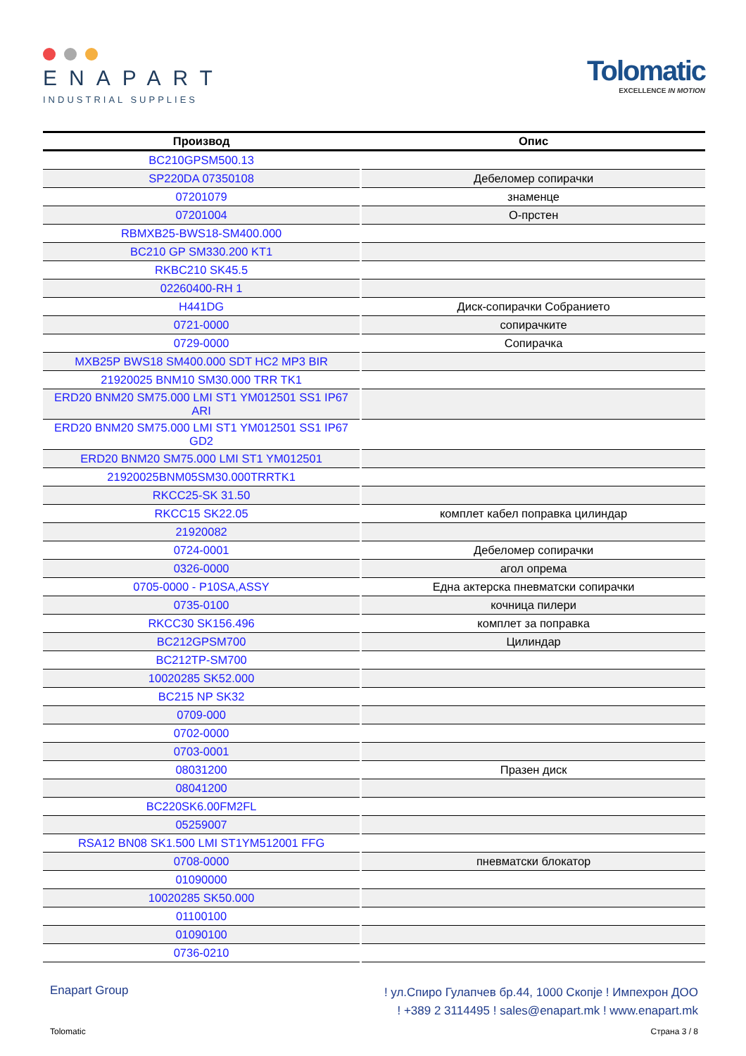ENAPART
INDUSTRIAL SUPPLIES
Tolomatic
EXCELLENCE IN MOTION
| Производ | Опис |
| --- | --- |
| BC210GPSM500.13 | |
| SP220DA 07350108 | Дебеломер сопирачки |
| 07201079 | знаменце |
| 07201004 | О-прстен |
| RBMXB25-BWS18-SM400.000 | |
| BC210 GP SM330.200 KT1 | |
| RKBC210 SK45.5 | |
| 02260400-RH 1 | |
| H441DG | Диск-сопирачки Собранието |
| 0721-0000 | сопирачките |
| 0729-0000 | Сопирачка |
| MXB25P BWS18 SM400.000 SDT HC2 MP3 BIR | |
| 21920025 BNM10 SM30.000 TRR TK1 | |
| ERD20 BNM20 SM75.000 LMI ST1 YM012501 SS1 IP67 ARI | |
| ERD20 BNM20 SM75.000 LMI ST1 YM012501 SS1 IP67 GD2 | |
| ERD20 BNM20 SM75.000 LMI ST1 YM012501 | |
| 21920025BNM05SM30.000TRRTK1 | |
| RKCC25-SK 31.50 | |
| RKCC15 SK22.05 | комплет кабел поправка цилиндар |
| 21920082 | |
| 0724-0001 | Дебеломер сопирачки |
| 0326-0000 | агол опрема |
| 0705-0000 - P10SA,ASSY | Една актерска пневматски сопирачки |
| 0735-0100 | кочница пилери |
| RKCC30 SK156.496 | комплет за поправка |
| BC212GPSM700 | Цилиндар |
| BC212TP-SM700 | |
| 10020285 SK52.000 | |
| BC215 NP SK32 | |
| 0709-000 | |
| 0702-0000 | |
| 0703-0001 | |
| 08031200 | Празен диск |
| 08041200 | |
| BC220SK6.00FM2FL | |
| 05259007 | |
| RSA12 BN08 SK1.500 LMI ST1YM512001 FFG | |
| 0708-0000 | пневматски блокатор |
| 01090000 | |
| 10020285 SK50.000 | |
| 01100100 | |
| 01090100 | |
| 0736-0210 | |
Enapart Group
! ул.Спиро Гулапчев бр.44, 1000 Скопје ! Импехрон ДОО
! +389 2 3114495 ! sales@enapart.mk ! www.enapart.mk
Tolomatic Страна 3 / 8